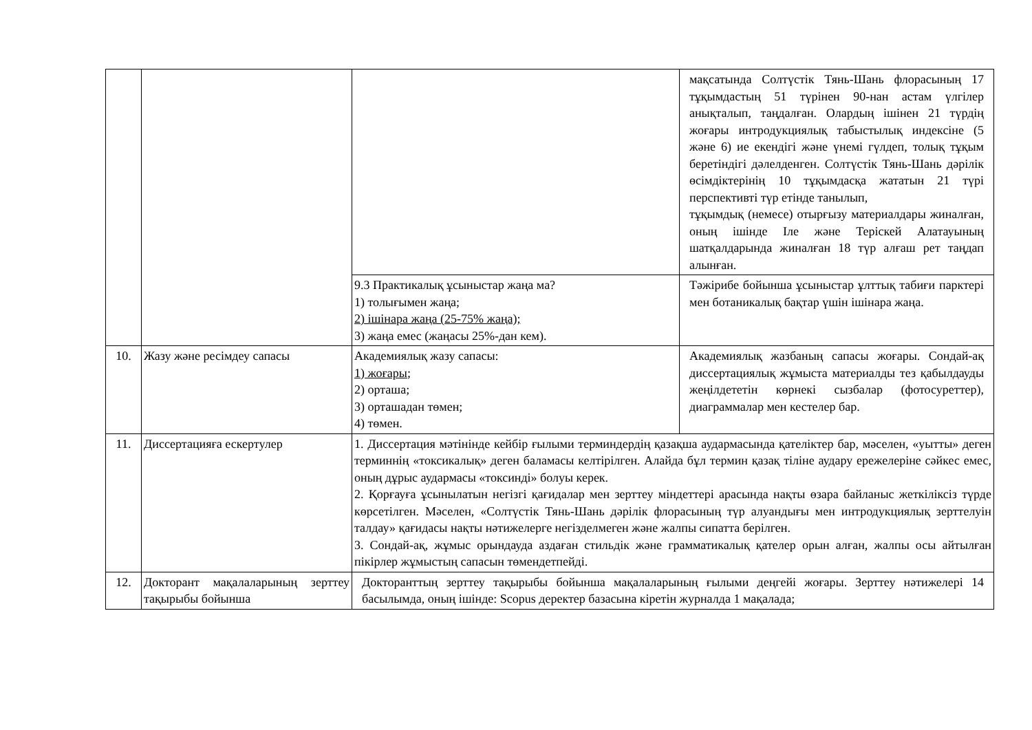| | | | мақсатында Солтүстік Тянь-Шань флорасының 17 тұқымдастың 51 түрінен 90-нан астам үлгілер анықталып, таңдалған. Олардың ішінен 21 түрдің жоғары интродукциялық табыстылық индексіне (5 және 6) ие екендігі және үнемі гүлдеп, толық тұқым беретіндігі дәлелденген. Солтүстік Тянь-Шань дәрілік өсімдіктерінің 10 тұқымдасқа жататын 21 түрі перспективті түр етінде танылып, тұқымдық (немесе) отырғызу материалдары жиналған, оның ішінде Іле және Теріскей Алатауының шатқалдарында жиналған 18 түр алғаш рет таңдап алынған. |
| | | 9.3 Практикалық ұсыныстар жаңа ма? 1) толығымен жаңа; 2) ішінара жаңа (25-75% жаңа); 3) жаңа емес (жаңасы 25%-дан кем). | Тәжірибе бойынша ұсыныстар ұлттық табиғи парктері мен ботаникалық бақтар үшін ішінара жаңа. |
| 10. | Жазу және ресімдеу сапасы | Академиялық жазу сапасы: 1) жоғары; 2) орташа; 3) орташадан төмен; 4) төмен. | Академиялық жазбаның сапасы жоғары. Сондай-ақ диссертациялық жұмыста материалды тез қабылдауды жеңілдететін көрнекі сызбалар (фотосуреттер), диаграммалар мен кестелер бар. |
| 11. | Диссертацияға ескертулер | 1. Диссертация мәтінінде кейбір ғылыми терминдердің қазақша аудармасында қателіктер бар, мәселен, «уытты» деген терминнің «токсикалық» деген баламасы келтірілген. Алайда бұл термин қазақ тіліне аудару ережелеріне сәйкес емес, оның дұрыс аудармасы «токсинді» болуы керек. 2. Қорғауға ұсынылатын негізгі қағидалар мен зерттеу міндеттері арасында нақты өзара байланыс жеткіліксіз түрде көрсетілген. Мәселен, «Солтүстік Тянь-Шань дәрілік флорасының түр алуандығы мен интродукциялық зерттелуін талдау» қағидасы нақты нәтижелерге негізделмеген және жалпы сипатта берілген. 3. Сондай-ақ, жұмыс орындауда аздаған стильдік және грамматикалық қателер орын алған, жалпы осы айтылған пікірлер жұмыстың сапасын төмендетпейді. | |
| 12. | Докторант мақалаларының зерттеу тақырыбы бойынша | Докторанттың зерттеу тақырыбы бойынша мақалаларының ғылыми деңгейі жоғары. Зерттеу нәтижелері 14 басылымда, оның ішінде: Scopus деректер базасына кіретін журналда 1 мақалада; | |